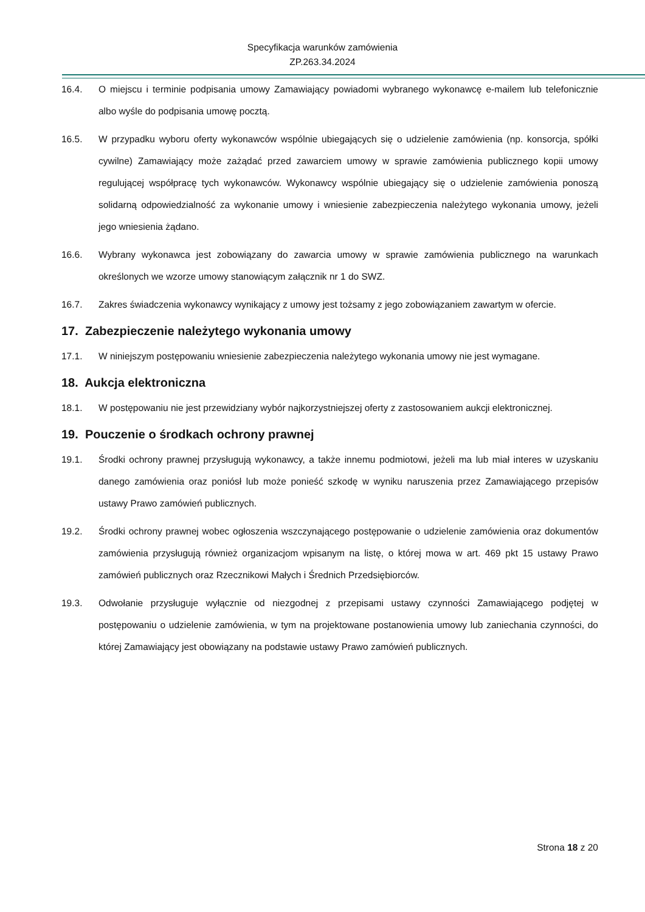Specyfikacja warunków zamówienia
ZP.263.34.2024
16.4. O miejscu i terminie podpisania umowy Zamawiający powiadomi wybranego wykonawcę e-mailem lub telefonicznie albo wyśle do podpisania umowę pocztą.
16.5. W przypadku wyboru oferty wykonawców wspólnie ubiegających się o udzielenie zamówienia (np. konsorcja, spółki cywilne) Zamawiający może zażądać przed zawarciem umowy w sprawie zamówienia publicznego kopii umowy regulującej współpracę tych wykonawców. Wykonawcy wspólnie ubiegający się o udzielenie zamówienia ponoszą solidarną odpowiedzialność za wykonanie umowy i wniesienie zabezpieczenia należytego wykonania umowy, jeżeli jego wniesienia żądano.
16.6. Wybrany wykonawca jest zobowiązany do zawarcia umowy w sprawie zamówienia publicznego na warunkach określonych we wzorze umowy stanowiącym załącznik nr 1 do SWZ.
16.7. Zakres świadczenia wykonawcy wynikający z umowy jest tożsamy z jego zobowiązaniem zawartym w ofercie.
17. Zabezpieczenie należytego wykonania umowy
17.1. W niniejszym postępowaniu wniesienie zabezpieczenia należytego wykonania umowy nie jest wymagane.
18. Aukcja elektroniczna
18.1. W postępowaniu nie jest przewidziany wybór najkorzystniejszej oferty z zastosowaniem aukcji elektronicznej.
19. Pouczenie o środkach ochrony prawnej
19.1. Środki ochrony prawnej przysługują wykonawcy, a także innemu podmiotowi, jeżeli ma lub miał interes w uzyskaniu danego zamówienia oraz poniósł lub może ponieść szkodę w wyniku naruszenia przez Zamawiającego przepisów ustawy Prawo zamówień publicznych.
19.2. Środki ochrony prawnej wobec ogłoszenia wszczynającego postępowanie o udzielenie zamówienia oraz dokumentów zamówienia przysługują również organizacjom wpisanym na listę, o której mowa w art. 469 pkt 15 ustawy Prawo zamówień publicznych oraz Rzecznikowi Małych i Średnich Przedsiębiorców.
19.3. Odwołanie przysługuje wyłącznie od niezgodnej z przepisami ustawy czynności Zamawiającego podjętej w postępowaniu o udzielenie zamówienia, w tym na projektowane postanowienia umowy lub zaniechania czynności, do której Zamawiający jest obowiązany na podstawie ustawy Prawo zamówień publicznych.
Strona 18 z 20